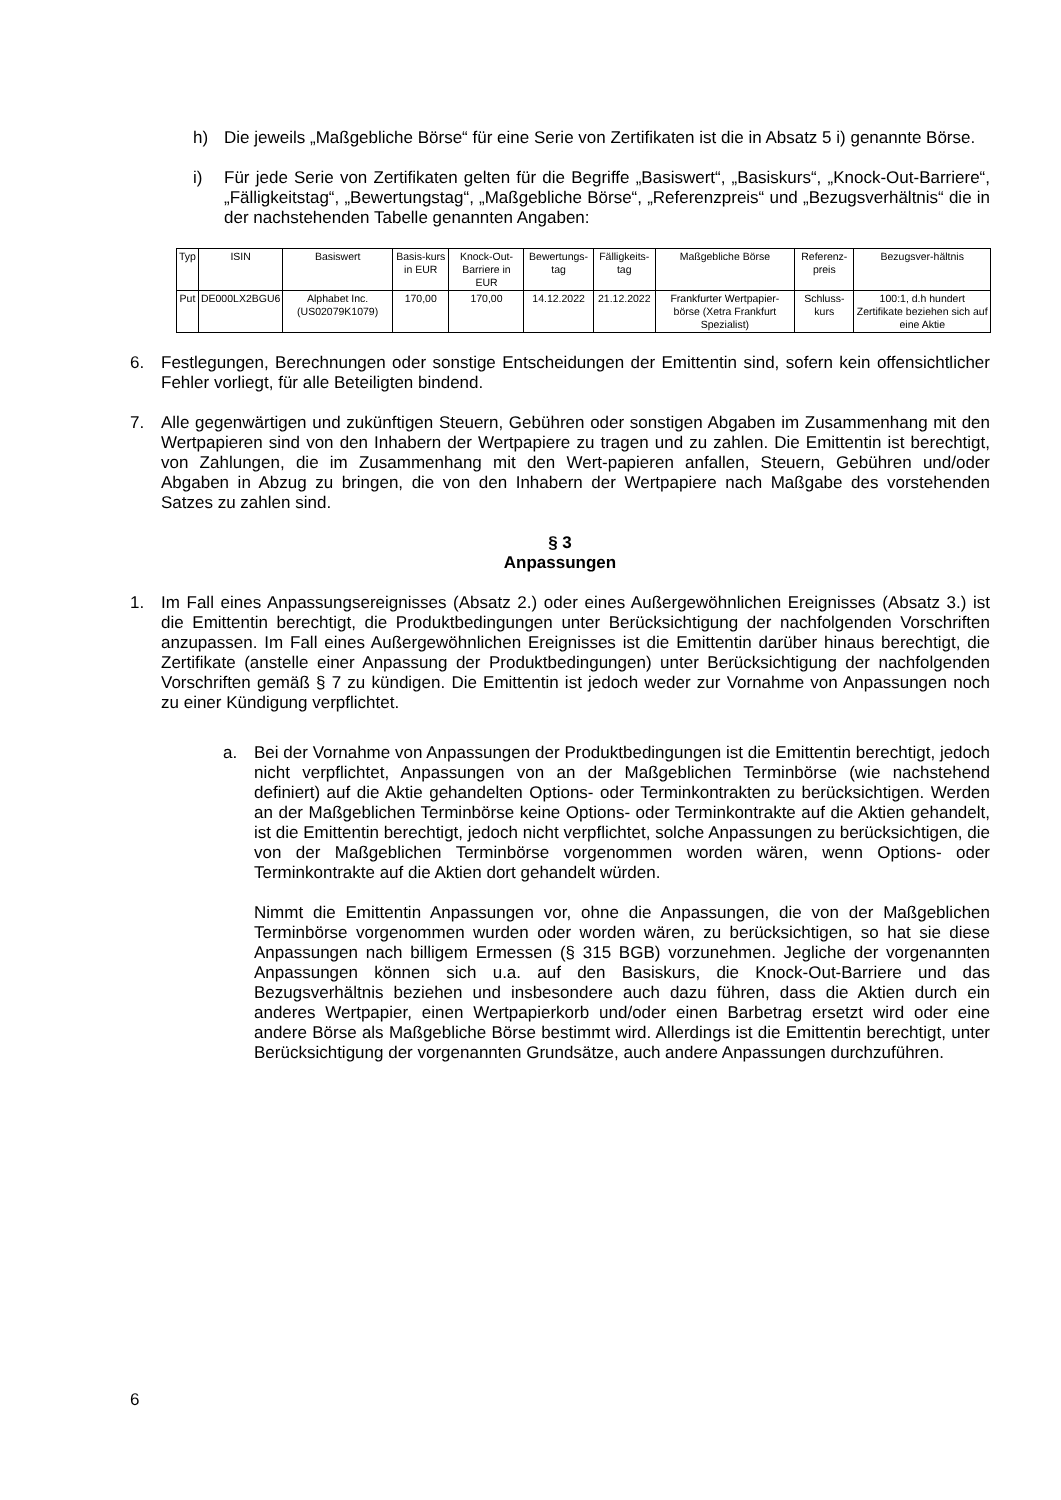h) Die jeweils „Maßgebliche Börse“ für eine Serie von Zertifikaten ist die in Absatz 5 i) genannte Börse.
i) Für jede Serie von Zertifikaten gelten für die Begriffe „Basiswert“, „Basiskurs“, „Knock-Out-Barriere“, „Fälligkeitstag“, „Bewertungstag“, „Maßgebliche Börse“, „Referenzpreis“ und „Bezugsverhältnis“ die in der nachstehenden Tabelle genannten Angaben:
| Typ | ISIN | Basiswert | Basis-kurs in EUR | Knock-Out-Barriere in EUR | Bewertungs-tag | Fälligkeits-tag | Maßgebliche Börse | Referenz-preis | Bezugsver-hältnis |
| --- | --- | --- | --- | --- | --- | --- | --- | --- | --- |
| Put | DE000LX2BGU6 | Alphabet Inc. (US02079K1079) | 170,00 | 170,00 | 14.12.2022 | 21.12.2022 | Frankfurter Wertpapier-börse (Xetra Frankfurt Spezialist) | Schluss-kurs | 100:1, d.h hundert Zertifikate beziehen sich auf eine Aktie |
6. Festlegungen, Berechnungen oder sonstige Entscheidungen der Emittentin sind, sofern kein offensichtlicher Fehler vorliegt, für alle Beteiligten bindend.
7. Alle gegenwärtigen und zukünftigen Steuern, Gebühren oder sonstigen Abgaben im Zusammenhang mit den Wertpapieren sind von den Inhabern der Wertpapiere zu tragen und zu zahlen. Die Emittentin ist berechtigt, von Zahlungen, die im Zusammenhang mit den Wert-papieren anfallen, Steuern, Gebühren und/oder Abgaben in Abzug zu bringen, die von den Inhabern der Wertpapiere nach Maßgabe des vorstehenden Satzes zu zahlen sind.
§ 3
Anpassungen
1. Im Fall eines Anpassungsereignisses (Absatz 2.) oder eines Außergewöhnlichen Ereignisses (Absatz 3.) ist die Emittentin berechtigt, die Produktbedingungen unter Berücksichtigung der nachfolgenden Vorschriften anzupassen. Im Fall eines Außergewöhnlichen Ereignisses ist die Emittentin darüber hinaus berechtigt, die Zertifikate (anstelle einer Anpassung der Produktbedingungen) unter Berücksichtigung der nachfolgenden Vorschriften gemäß § 7 zu kündigen. Die Emittentin ist jedoch weder zur Vornahme von Anpassungen noch zu einer Kündigung verpflichtet.
a. Bei der Vornahme von Anpassungen der Produktbedingungen ist die Emittentin berechtigt, jedoch nicht verpflichtet, Anpassungen von an der Maßgeblichen Terminbörse (wie nachstehend definiert) auf die Aktie gehandelten Options- oder Terminkontrakten zu berücksichtigen. Werden an der Maßgeblichen Terminbörse keine Options- oder Terminkontrakte auf die Aktien gehandelt, ist die Emittentin berechtigt, jedoch nicht verpflichtet, solche Anpassungen zu berücksichtigen, die von der Maßgeblichen Terminbörse vorgenommen worden wären, wenn Options- oder Terminkontrakte auf die Aktien dort gehandelt würden.
Nimmt die Emittentin Anpassungen vor, ohne die Anpassungen, die von der Maßgeblichen Terminbörse vorgenommen wurden oder worden wären, zu berücksichtigen, so hat sie diese Anpassungen nach billigem Ermessen (§ 315 BGB) vorzunehmen. Jegliche der vorgenannten Anpassungen können sich u.a. auf den Basiskurs, die Knock-Out-Barriere und das Bezugsverhältnis beziehen und insbesondere auch dazu führen, dass die Aktien durch ein anderes Wertpapier, einen Wertpapierkorb und/oder einen Barbetrag ersetzt wird oder eine andere Börse als Maßgebliche Börse bestimmt wird. Allerdings ist die Emittentin berechtigt, unter Berücksichtigung der vorgenannten Grundsätze, auch andere Anpassungen durchzuführen.
6